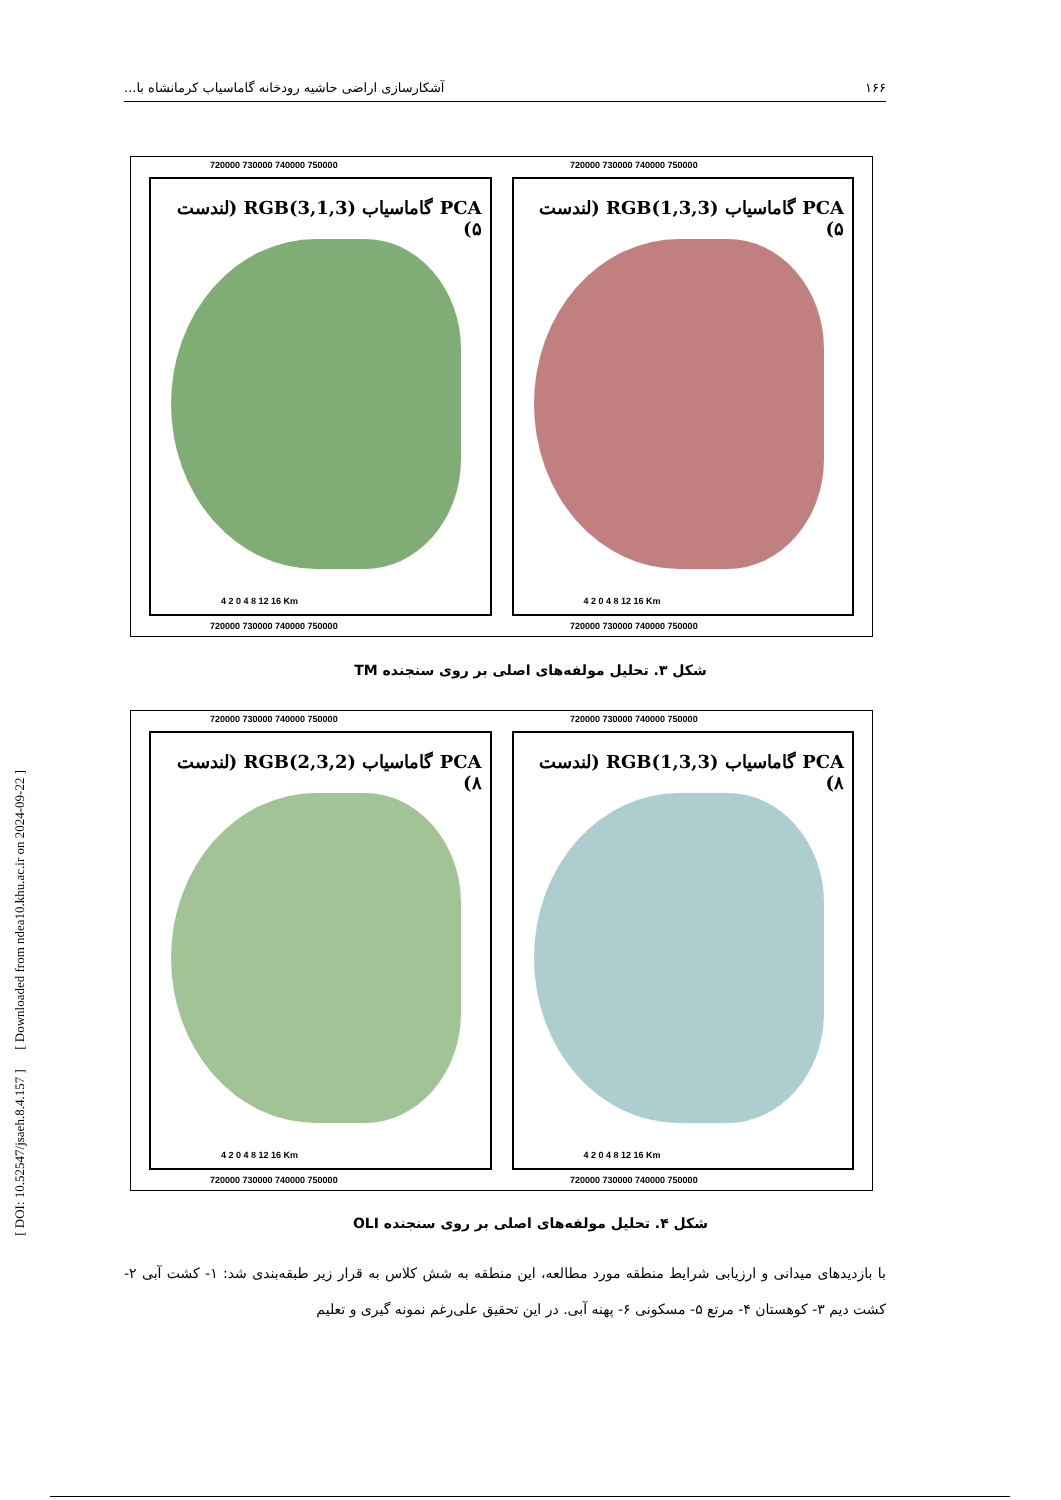۱۶۶ آشکارسازی اراضی حاشیه رودخانه گاماسیاب کرمانشاه با...
PCA گاماسیاب RGB(3,1,3) (لندست ۵)
4 2 0 4 8 12 16 Km
PCA گاماسیاب RGB(1,3,3) (لندست ۵)
4 2 0 4 8 12 16 Km
720000 730000 740000 750000 720000 730000 740000 750000
720000 730000 740000 750000 720000 730000 740000 750000
شکل ۳. تحلیل مولفه‌های اصلی بر روی سنجنده TM
PCA گاماسیاب RGB(2,3,2) (لندست ۸)
4 2 0 4 8 12 16 Km
PCA گاماسیاب RGB(1,3,3) (لندست ۸)
4 2 0 4 8 12 16 Km
720000 730000 740000 750000 720000 730000 740000 750000
720000 730000 740000 750000 720000 730000 740000 750000
شکل ۴. تحلیل مولفه‌های اصلی بر روی سنجنده OLI
با بازدیدهای میدانی و ارزیابی شرایط منطقه مورد مطالعه، این منطقه به شش کلاس به قرار زیر طبقه‌بندی شد: ۱- کشت آبی ۲- کشت دیم ۳- کوهستان ۴- مرتع ۵- مسکونی ۶- پهنه آبی. در این تحقیق علی‌رغم نمونه گیری و تعلیم
[ DOI: 10.52547/jsaeh.8.4.157 ] [ Downloaded from ndea10.khu.ac.ir on 2024-09-22 ]